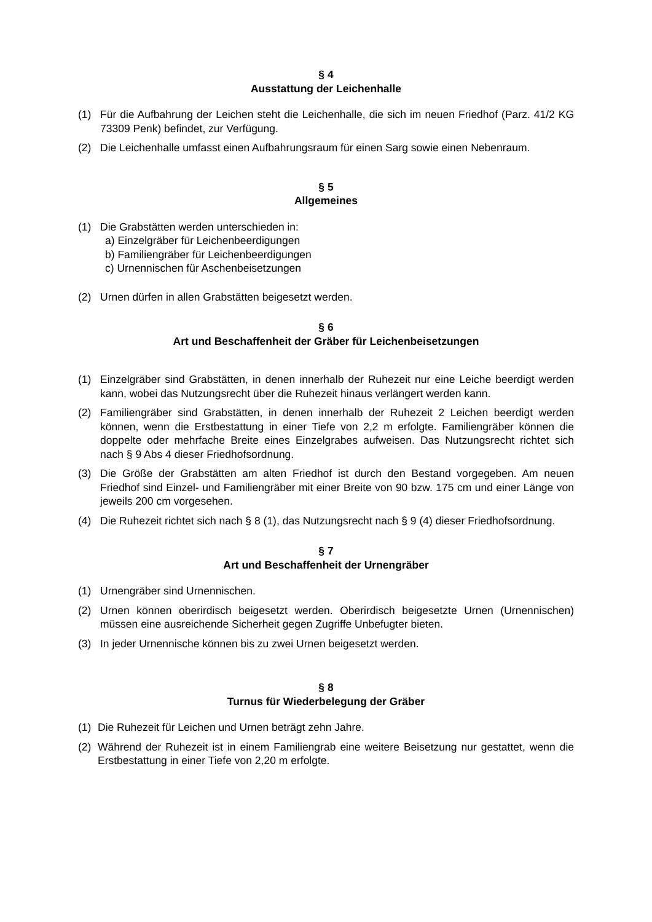§ 4
Ausstattung der Leichenhalle
(1) Für die Aufbahrung der Leichen steht die Leichenhalle, die sich im neuen Friedhof (Parz. 41/2 KG 73309 Penk) befindet, zur Verfügung.
(2) Die Leichenhalle umfasst einen Aufbahrungsraum für einen Sarg sowie einen Nebenraum.
§ 5
Allgemeines
(1) Die Grabstätten werden unterschieden in:
a) Einzelgräber für Leichenbeerdigungen
b) Familiengräber für Leichenbeerdigungen
c) Urnennischen für Aschenbeisetzungen
(2) Urnen dürfen in allen Grabstätten beigesetzt werden.
§ 6
Art und Beschaffenheit der Gräber für Leichenbeisetzungen
(1) Einzelgräber sind Grabstätten, in denen innerhalb der Ruhezeit nur eine Leiche beerdigt werden kann, wobei das Nutzungsrecht über die Ruhezeit hinaus verlängert werden kann.
(2) Familiengräber sind Grabstätten, in denen innerhalb der Ruhezeit 2 Leichen beerdigt werden können, wenn die Erstbestattung in einer Tiefe von 2,2 m erfolgte. Familiengräber können die doppelte oder mehrfache Breite eines Einzelgrabes aufweisen. Das Nutzungsrecht richtet sich nach § 9 Abs 4 dieser Friedhofsordnung.
(3) Die Größe der Grabstätten am alten Friedhof ist durch den Bestand vorgegeben. Am neuen Friedhof sind Einzel- und Familiengräber mit einer Breite von 90 bzw. 175 cm und einer Länge von jeweils 200 cm vorgesehen.
(4) Die Ruhezeit richtet sich nach § 8 (1), das Nutzungsrecht nach § 9 (4) dieser Friedhofsordnung.
§ 7
Art und Beschaffenheit der Urnengräber
(1) Urnengräber sind Urnennischen.
(2) Urnen können oberirdisch beigesetzt werden. Oberirdisch beigesetzte Urnen (Urnennischen) müssen eine ausreichende Sicherheit gegen Zugriffe Unbefugter bieten.
(3) In jeder Urnennische können bis zu zwei Urnen beigesetzt werden.
§ 8
Turnus für Wiederbelegung der Gräber
(1) Die Ruhezeit für Leichen und Urnen beträgt zehn Jahre.
(2) Während der Ruhezeit ist in einem Familiengrab eine weitere Beisetzung nur gestattet, wenn die Erstbestattung in einer Tiefe von 2,20 m erfolgte.